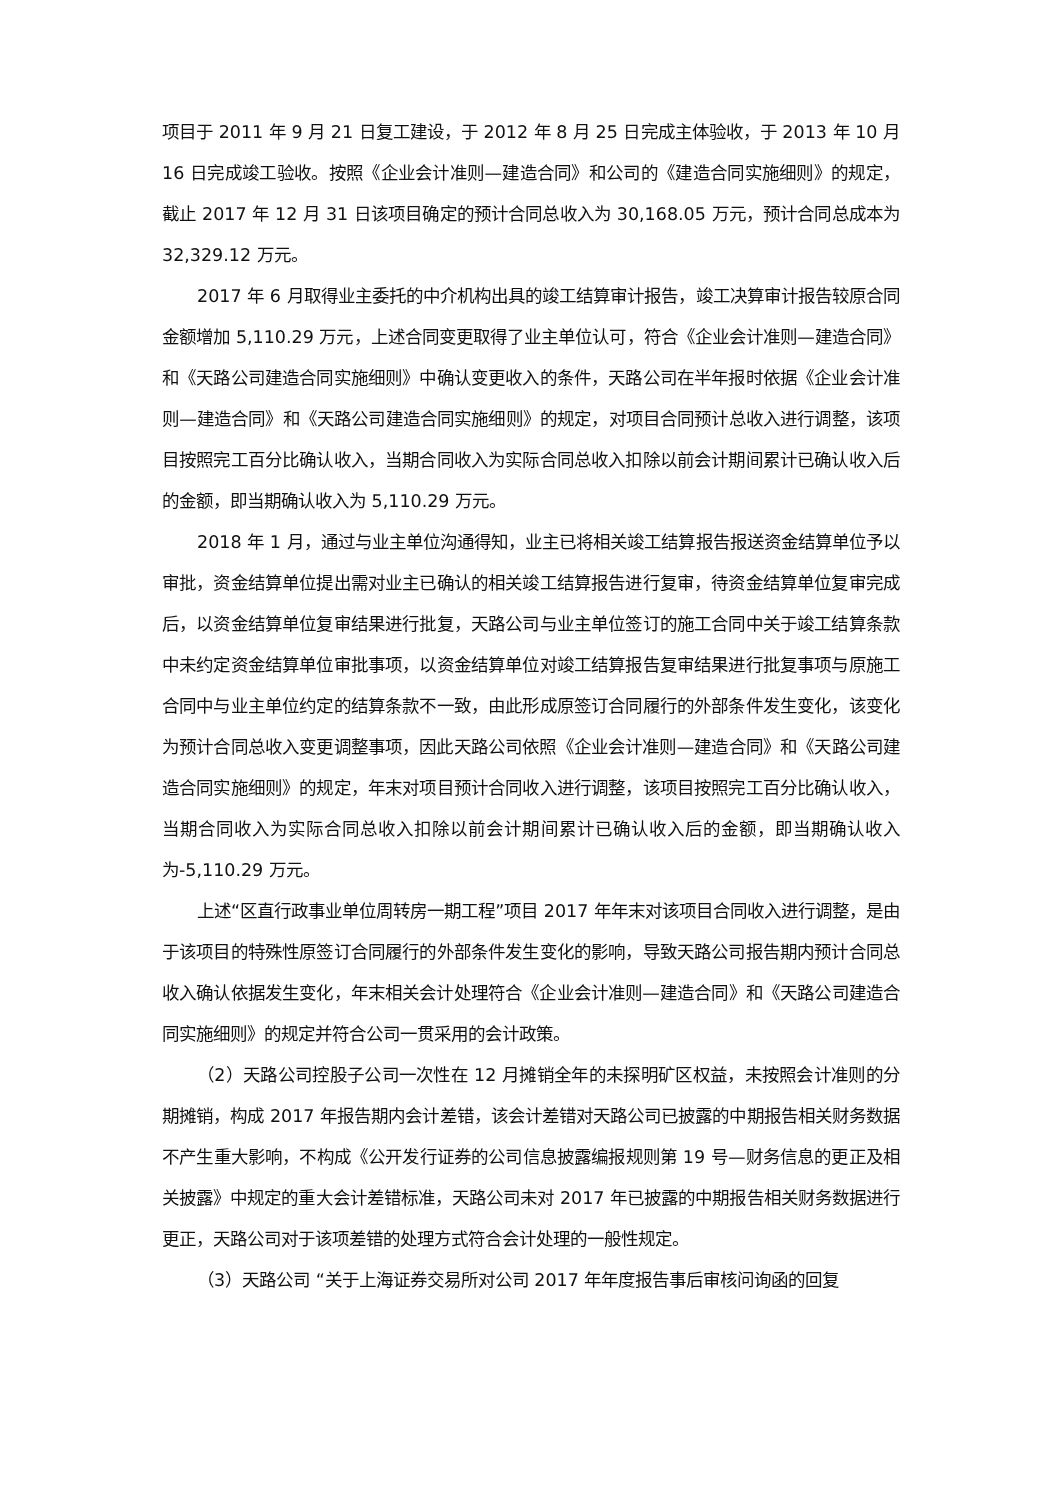项目于 2011 年 9 月 21 日复工建设，于 2012 年 8 月 25 日完成主体验收，于 2013 年 10 月 16 日完成竣工验收。按照《企业会计准则—建造合同》和公司的《建造合同实施细则》的规定，截止 2017 年 12 月 31 日该项目确定的预计合同总收入为 30,168.05 万元，预计合同总成本为 32,329.12 万元。
2017 年 6 月取得业主委托的中介机构出具的竣工结算审计报告，竣工决算审计报告较原合同金额增加 5,110.29 万元，上述合同变更取得了业主单位认可，符合《企业会计准则—建造合同》和《天路公司建造合同实施细则》中确认变更收入的条件，天路公司在半年报时依据《企业会计准则—建造合同》和《天路公司建造合同实施细则》的规定，对项目合同预计总收入进行调整，该项目按照完工百分比确认收入，当期合同收入为实际合同总收入扣除以前会计期间累计已确认收入后的金额，即当期确认收入为 5,110.29 万元。
2018 年 1 月，通过与业主单位沟通得知，业主已将相关竣工结算报告报送资金结算单位予以审批，资金结算单位提出需对业主已确认的相关竣工结算报告进行复审，待资金结算单位复审完成后，以资金结算单位复审结果进行批复，天路公司与业主单位签订的施工合同中关于竣工结算条款中未约定资金结算单位审批事项，以资金结算单位对竣工结算报告复审结果进行批复事项与原施工合同中与业主单位约定的结算条款不一致，由此形成原签订合同履行的外部条件发生变化，该变化为预计合同总收入变更调整事项，因此天路公司依照《企业会计准则—建造合同》和《天路公司建造合同实施细则》的规定，年末对项目预计合同收入进行调整，该项目按照完工百分比确认收入，当期合同收入为实际合同总收入扣除以前会计期间累计已确认收入后的金额，即当期确认收入为-5,110.29 万元。
上述“区直行政事业单位周转房一期工程”项目 2017 年年末对该项目合同收入进行调整，是由于该项目的特殊性原签订合同履行的外部条件发生变化的影响，导致天路公司报告期内预计合同总收入确认依据发生变化，年末相关会计处理符合《企业会计准则—建造合同》和《天路公司建造合同实施细则》的规定并符合公司一贯采用的会计政策。
（2）天路公司控股子公司一次性在 12 月摊销全年的未探明矿区权益，未按照会计准则的分期摊销，构成 2017 年报告期内会计差错，该会计差错对天路公司已披露的中期报告相关财务数据不产生重大影响，不构成《公开发行证券的公司信息披露编报规则第 19 号—财务信息的更正及相关披露》中规定的重大会计差错标准，天路公司未对 2017 年已披露的中期报告相关财务数据进行更正，天路公司对于该项差错的处理方式符合会计处理的一般性规定。
（3）天路公司 “关于上海证券交易所对公司 2017 年年度报告事后审核问询函的回复